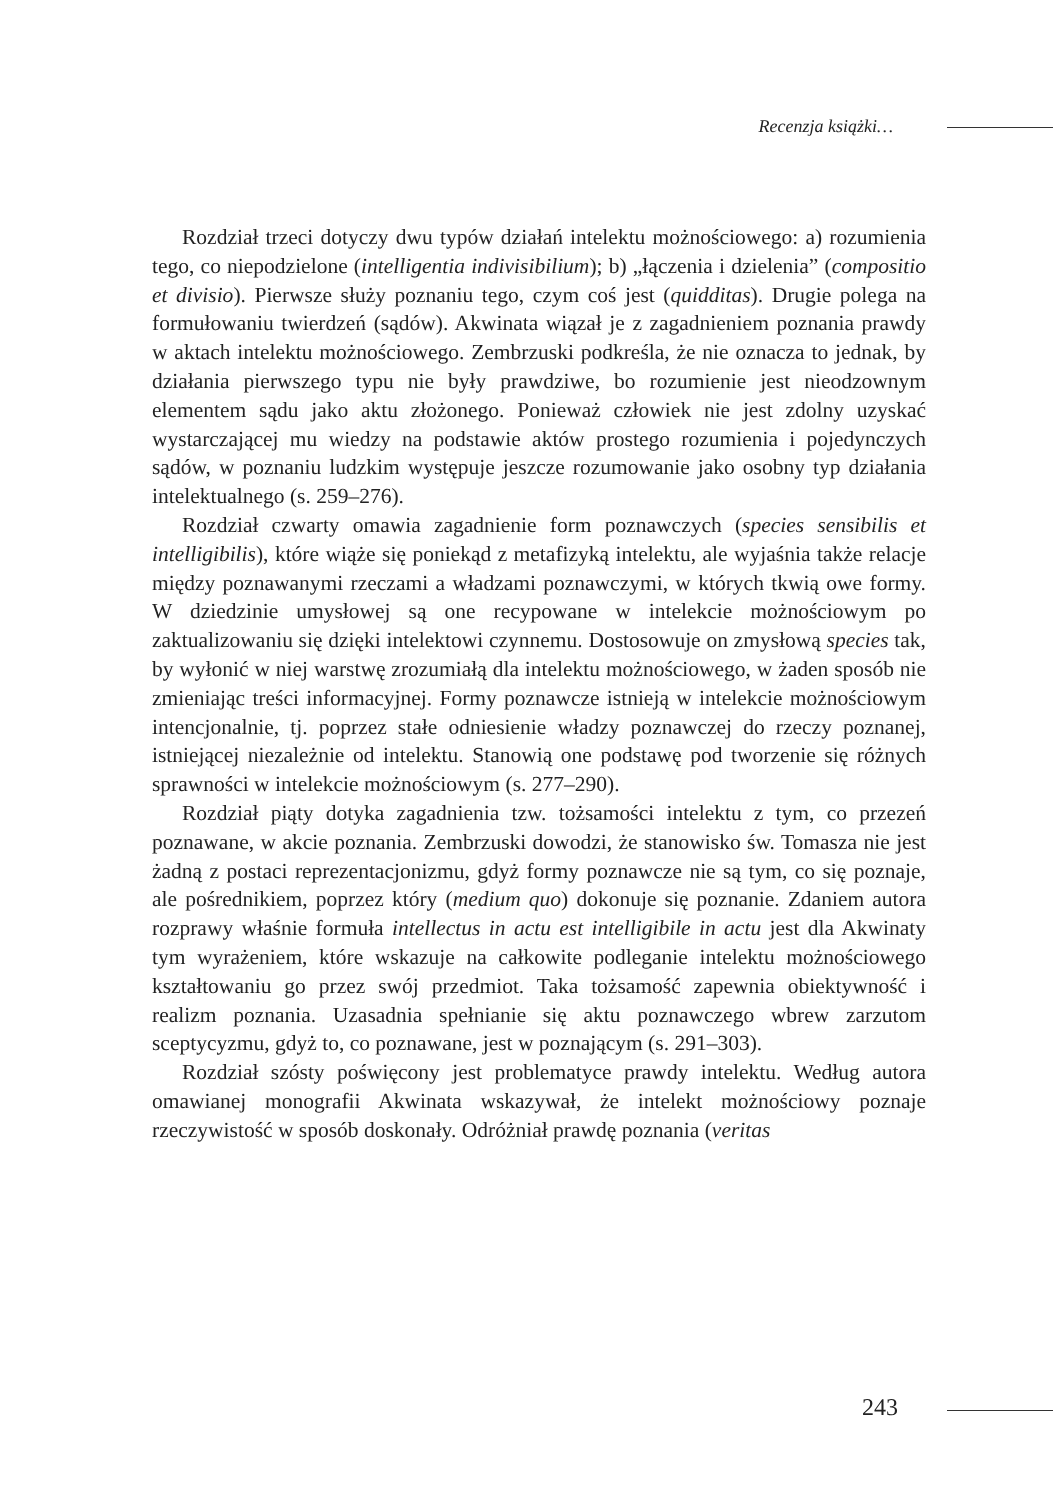Recenzja książki…
Rozdział trzeci dotyczy dwu typów działań intelektu możnościowego: a) rozumienia tego, co niepodzielone (intelligentia indivisibilium); b) „łączenia i dzielenia” (compositio et divisio). Pierwsze służy poznaniu tego, czym coś jest (quidditas). Drugie polega na formułowaniu twierdzeń (sądów). Akwinata wiązał je z zagadnieniem poznania prawdy w aktach intelektu możnościowego. Zembrzuski podkreśla, że nie oznacza to jednak, by działania pierwszego typu nie były prawdziwe, bo rozumienie jest nieodzownym elementem sądu jako aktu złożonego. Ponieważ człowiek nie jest zdolny uzyskać wystarczającej mu wiedzy na podstawie aktów prostego rozumienia i pojedynczych sądów, w poznaniu ludzkim występuje jeszcze rozumowanie jako osobny typ działania intelektualnego (s. 259–276).
Rozdział czwarty omawia zagadnienie form poznawczych (species sensibilis et intelligibilis), które wiąże się poniekąd z metafizyką intelektu, ale wyjaśnia także relacje między poznawanymi rzeczami a władzami poznawczymi, w których tkwią owe formy. W dziedzinie umysłowej są one recypowane w intelekcie możnościowym po zaktualizowaniu się dzięki intelektowi czynnemu. Dostosowuje on zmysłową species tak, by wyłonić w niej warstwę zrozumiałą dla intelektu możnościowego, w żaden sposób nie zmieniając treści informacyjnej. Formy poznawcze istnieją w intelekcie możnościowym intencjonalnie, tj. poprzez stałe odniesienie władzy poznawczej do rzeczy poznanej, istniejącej niezależnie od intelektu. Stanowią one podstawę pod tworzenie się różnych sprawności w intelekcie możnościowym (s. 277–290).
Rozdział piąty dotyka zagadnienia tzw. tożsamości intelektu z tym, co przezeń poznawane, w akcie poznania. Zembrzuski dowodzi, że stanowisko św. Tomasza nie jest żadną z postaci reprezentacjonizmu, gdyż formy poznawcze nie są tym, co się poznaje, ale pośrednikiem, poprzez który (medium quo) dokonuje się poznanie. Zdaniem autora rozprawy właśnie formuła intellectus in actu est intelligibile in actu jest dla Akwinaty tym wyrażeniem, które wskazuje na całkowite podleganie intelektu możnościowego kształtowaniu go przez swój przedmiot. Taka tożsamość zapewnia obiektywność i realizm poznania. Uzasadnia spełnianie się aktu poznawczego wbrew zarzutom sceptycyzmu, gdyż to, co poznawane, jest w poznającym (s. 291–303).
Rozdział szósty poświęcony jest problematyce prawdy intelektu. Według autora omawianej monografii Akwinata wskazywał, że intelekt możnościowy poznaje rzeczywistość w sposób doskonały. Odróżniał prawdę poznania (veritas
243